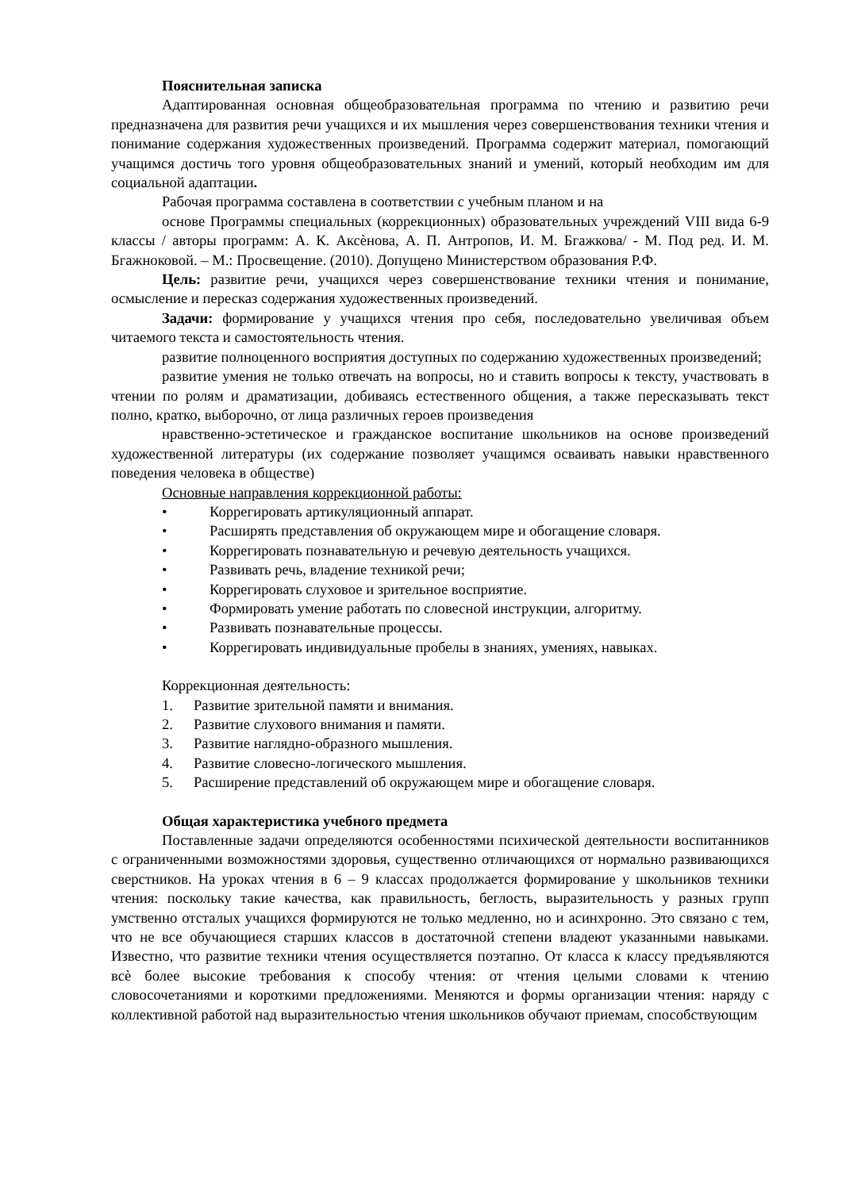Пояснительная записка
Адаптированная основная общеобразовательная программа по чтению и развитию речи предназначена для развития речи учащихся и их мышления через совершенствования техники чтения и понимание содержания художественных произведений. Программа содержит материал, помогающий учащимся достичь того уровня общеобразовательных знаний и умений, который необходим им для социальной адаптации.
Рабочая программа составлена в соответствии с учебным планом и на
основе Программы специальных (коррекционных) образовательных учреждений VIII вида 6-9 классы / авторы программ: А. К. Аксѐнова, А. П. Антропов, И. М. Бгажкова/ - М. Под ред. И. М. Бгажноковой. – М.: Просвещение. (2010). Допущено Министерством образования Р.Ф.
Цель: развитие речи, учащихся через совершенствование техники чтения и понимание, осмысление и пересказ содержания художественных произведений.
Задачи: формирование у учащихся чтения про себя, последовательно увеличивая объем читаемого текста и самостоятельность чтения.
развитие полноценного восприятия доступных по содержанию художественных произведений;
развитие умения не только отвечать на вопросы, но и ставить вопросы к тексту, участвовать в чтении по ролям и драматизации, добиваясь естественного общения, а также пересказывать текст полно, кратко, выборочно, от лица различных героев произведения
нравственно-эстетическое и гражданское воспитание школьников на основе произведений художественной литературы (их содержание позволяет учащимся осваивать навыки нравственного поведения человека в обществе)
Основные направления коррекционной работы:
• Коррегировать артикуляционный аппарат.
• Расширять представления об окружающем мире и обогащение словаря.
• Коррегировать познавательную и речевую деятельность учащихся.
• Развивать речь, владение техникой речи;
• Коррегировать слуховое и зрительное восприятие.
• Формировать умение работать по словесной инструкции, алгоритму.
• Развивать познавательные процессы.
• Коррегировать индивидуальные пробелы в знаниях, умениях, навыках.
Коррекционная деятельность:
1. Развитие зрительной памяти и внимания.
2. Развитие слухового внимания и памяти.
3. Развитие наглядно-образного мышления.
4. Развитие словесно-логического мышления.
5. Расширение представлений об окружающем мире и обогащение словаря.
Общая характеристика учебного предмета
Поставленные задачи определяются особенностями психической деятельности воспитанников с ограниченными возможностями здоровья, существенно отличающихся от нормально развивающихся сверстников. На уроках чтения в 6 – 9 классах продолжается формирование у школьников техники чтения: поскольку такие качества, как правильность, беглость, выразительность у разных групп умственно отсталых учащихся формируются не только медленно, но и асинхронно. Это связано с тем, что не все обучающиеся старших классов в достаточной степени владеют указанными навыками. Известно, что развитие техники чтения осуществляется поэтапно. От класса к классу предъявляются всѐ более высокие требования к способу чтения: от чтения целыми словами к чтению словосочетаниями и короткими предложениями. Меняются и формы организации чтения: наряду с коллективной работой над выразительностью чтения школьников обучают приемам, способствующим